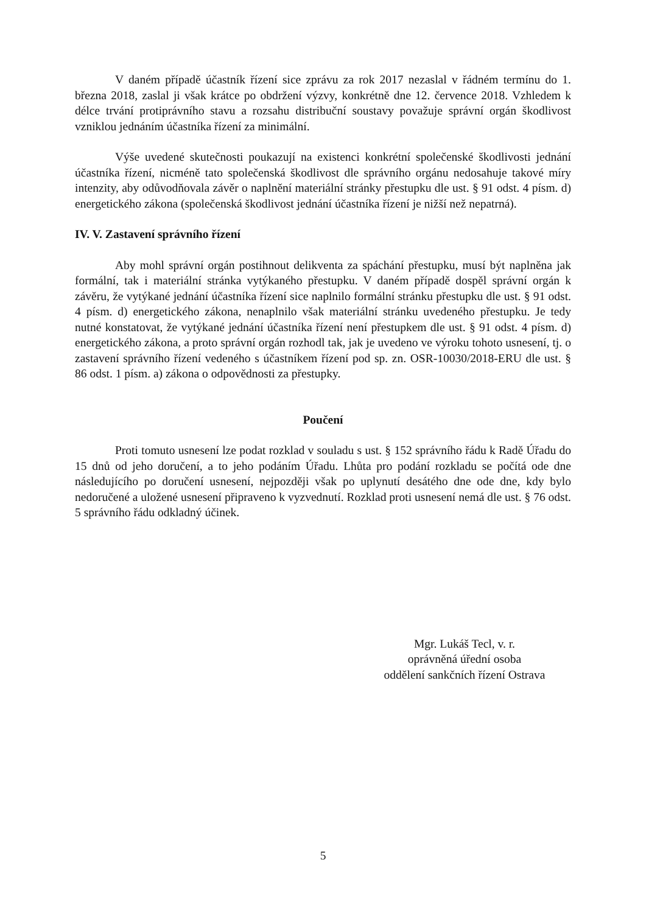V daném případě účastník řízení sice zprávu za rok 2017 nezaslal v řádném termínu do 1. března 2018, zaslal ji však krátce po obdržení výzvy, konkrétně dne 12. července 2018. Vzhledem k délce trvání protiprávního stavu a rozsahu distribuční soustavy považuje správní orgán škodlivost vzniklou jednáním účastníka řízení za minimální.
Výše uvedené skutečnosti poukazují na existenci konkrétní společenské škodlivosti jednání účastníka řízení, nicméně tato společenská škodlivost dle správního orgánu nedosahuje takové míry intenzity, aby odůvodňovala závěr o naplnění materiální stránky přestupku dle ust. § 91 odst. 4 písm. d) energetického zákona (společenská škodlivost jednání účastníka řízení je nižší než nepatrná).
IV. V. Zastavení správního řízení
Aby mohl správní orgán postihnout delikventa za spáchání přestupku, musí být naplněna jak formální, tak i materiální stránka vytýkaného přestupku. V daném případě dospěl správní orgán k závěru, že vytýkané jednání účastníka řízení sice naplnilo formální stránku přestupku dle ust. § 91 odst. 4 písm. d) energetického zákona, nenaplnilo však materiální stránku uvedeného přestupku. Je tedy nutné konstatovat, že vytýkané jednání účastníka řízení není přestupkem dle ust. § 91 odst. 4 písm. d) energetického zákona, a proto správní orgán rozhodl tak, jak je uvedeno ve výroku tohoto usnesení, tj. o zastavení správního řízení vedeného s účastníkem řízení pod sp. zn. OSR-10030/2018-ERU dle ust. § 86 odst. 1 písm. a) zákona o odpovědnosti za přestupky.
Poučení
Proti tomuto usnesení lze podat rozklad v souladu s ust. § 152 správního řádu k Radě Úřadu do 15 dnů od jeho doručení, a to jeho podáním Úřadu. Lhůta pro podání rozkladu se počítá ode dne následujícího po doručení usnesení, nejpozději však po uplynutí desátého dne ode dne, kdy bylo nedoručené a uložené usnesení připraveno k vyzvednutí. Rozklad proti usnesení nemá dle ust. § 76 odst. 5 správního řádu odkladný účinek.
Mgr. Lukáš Tecl, v. r.
oprávněná úřední osoba
oddělení sankčních řízení Ostrava
5